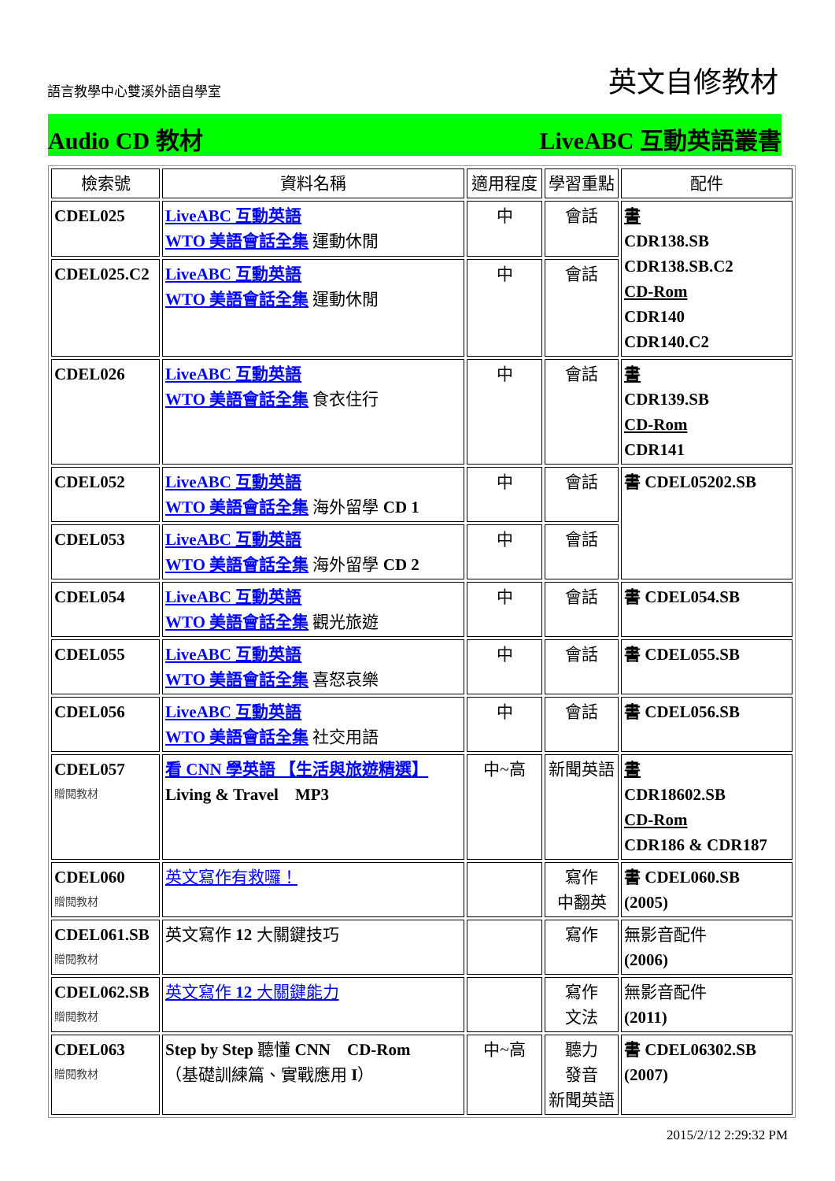語言教學中心雙溪外語自學室
英文自修教材
Audio CD 教材 LiveABC 互動英語叢書
| 檢索號 | 資料名稱 | 適用程度 | 學習重點 | 配件 |
| --- | --- | --- | --- | --- |
| CDEL025 | LiveABC 互動英語 WTO 美語會話全集 運動休閒 | 中 | 會話 | 書 CDR138.SB CDR138.SB.C2 CD-Rom CDR140 CDR140.C2 |
| CDEL025.C2 | LiveABC 互動英語 WTO 美語會話全集 運動休閒 | 中 | 會話 | |
| CDEL026 | LiveABC 互動英語 WTO 美語會話全集 食衣住行 | 中 | 會話 | 書 CDR139.SB CD-Rom CDR141 |
| CDEL052 | LiveABC 互動英語 WTO 美語會話全集 海外留學 CD 1 | 中 | 會話 | 書 CDEL05202.SB |
| CDEL053 | LiveABC 互動英語 WTO 美語會話全集 海外留學 CD 2 | 中 | 會話 | |
| CDEL054 | LiveABC 互動英語 WTO 美語會話全集 觀光旅遊 | 中 | 會話 | 書 CDEL054.SB |
| CDEL055 | LiveABC 互動英語 WTO 美語會話全集 喜怒哀樂 | 中 | 會話 | 書 CDEL055.SB |
| CDEL056 | LiveABC 互動英語 WTO 美語會話全集 社交用語 | 中 | 會話 | 書 CDEL056.SB |
| CDEL057 贈閱教材 | 看 CNN 學英語 【生活與旅遊精選】 Living & Travel MP3 | 中~高 | 新聞英語 | 書 CDR18602.SB CD-Rom CDR186 & CDR187 |
| CDEL060 贈閱教材 | 英文寫作有救囉！ | | 寫作 中翻英 | 書 CDEL060.SB (2005) |
| CDEL061.SB 贈閱教材 | 英文寫作 12 大關鍵技巧 | | 寫作 | 無影音配件 (2006) |
| CDEL062.SB 贈閱教材 | 英文寫作 12 大關鍵能力 | | 寫作 文法 | 無影音配件 (2011) |
| CDEL063 贈閱教材 | Step by Step 聽懂 CNN CD-Rom （基礎訓練篇、實戰應用 I ） | 中~高 | 聽力 發音 新聞英語 | 書 CDEL06302.SB (2007) |
2015/2/12 2:29:32 PM